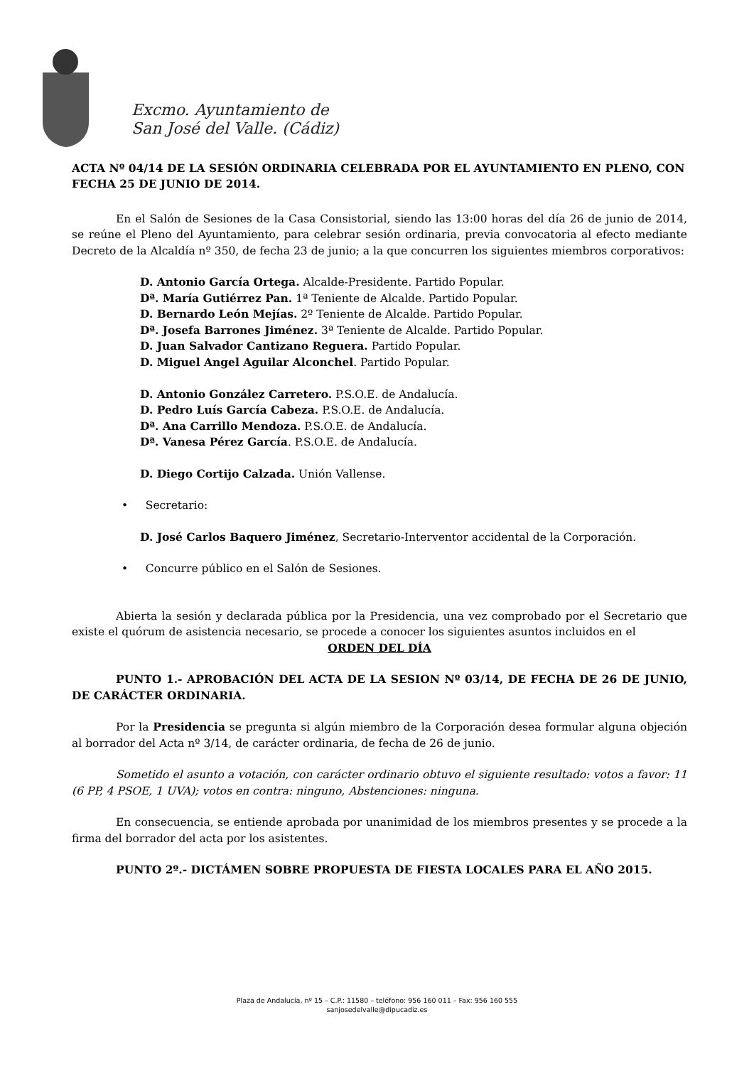Excmo. Ayuntamiento de
San José del Valle. (Cádiz)
ACTA Nº 04/14 DE LA SESIÓN ORDINARIA CELEBRADA POR EL AYUNTAMIENTO EN PLENO, CON FECHA 25 DE JUNIO DE 2014.
En el Salón de Sesiones de la Casa Consistorial, siendo las 13:00 horas del día 26 de junio de 2014, se reúne el Pleno del Ayuntamiento, para celebrar sesión ordinaria, previa convocatoria al efecto mediante Decreto de la Alcaldía nº 350, de fecha 23 de junio; a la que concurren los siguientes miembros corporativos:
D. Antonio García Ortega. Alcalde-Presidente. Partido Popular.
Dª. María Gutiérrez Pan. 1ª Teniente de Alcalde. Partido Popular.
D. Bernardo León Mejías. 2º Teniente de Alcalde. Partido Popular.
Dª. Josefa Barrones Jiménez. 3ª Teniente de Alcalde. Partido Popular.
D. Juan Salvador Cantizano Reguera. Partido Popular.
D. Miguel Angel Aguilar Alconchel. Partido Popular.
D. Antonio González Carretero. P.S.O.E. de Andalucía.
D. Pedro Luís García Cabeza. P.S.O.E. de Andalucía.
Dª. Ana Carrillo Mendoza. P.S.O.E. de Andalucía.
Dª. Vanesa Pérez García. P.S.O.E. de Andalucía.
D. Diego Cortijo Calzada. Unión Vallense.
• Secretario:
D. José Carlos Baquero Jiménez, Secretario-Interventor accidental de la Corporación.
• Concurre público en el Salón de Sesiones.
Abierta la sesión y declarada pública por la Presidencia, una vez comprobado por el Secretario que existe el quórum de asistencia necesario, se procede a conocer los siguientes asuntos incluidos en el
ORDEN DEL DÍA
PUNTO 1.- APROBACIÓN DEL ACTA DE LA SESION Nº 03/14, DE FECHA DE 26 DE JUNIO, DE CARÁCTER ORDINARIA.
Por la Presidencia se pregunta si algún miembro de la Corporación desea formular alguna objeción al borrador del Acta nº 3/14, de carácter ordinaria, de fecha de 26 de junio.
Sometido el asunto a votación, con carácter ordinario obtuvo el siguiente resultado: votos a favor: 11 (6 PP, 4 PSOE, 1 UVA); votos en contra: ninguno, Abstenciones: ninguna.
En consecuencia, se entiende aprobada por unanimidad de los miembros presentes y se procede a la firma del borrador del acta por los asistentes.
PUNTO 2º.- DICTÁMEN SOBRE PROPUESTA DE FIESTA LOCALES PARA EL AÑO 2015.
Plaza de Andalucía, nº 15 – C.P.: 11580 – teléfono: 956 160 011 – Fax: 956 160 555
sanjosedelvalle@dipucadiz.es